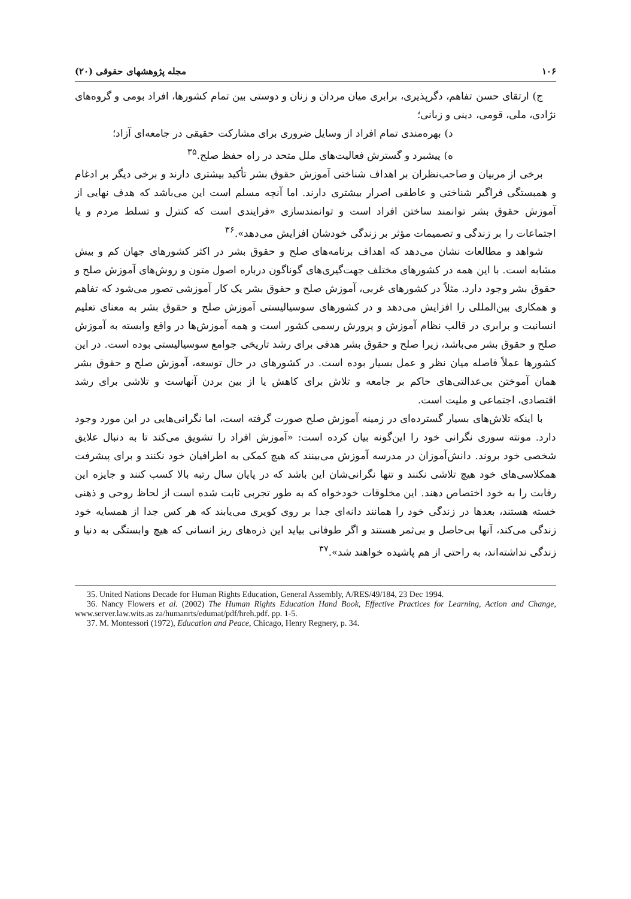۱۰۶ مجله پژوهشهای حقوقی (۲۰)
ج) ارتقای حسن تفاهم، دگرپذیری، برابری میان مردان و زنان و دوستی بین تمام کشورها، افراد بومی و گروه‌های نژادی، ملی، قومی، دینی و زبانی؛
د) بهره‌مندی تمام افراد از وسایل ضروری برای مشارکت حقیقی در جامعه‌ای آزاد؛
ه) پیشبرد و گسترش فعالیت‌های ملل متحد در راه حفظ صلح.<sup>۳۵</sup>
برخی از مربیان و صاحب‌نظران بر اهداف شناختی آموزش حقوق بشر تأکید بیشتری دارند و برخی دیگر بر ادغام و همبستگی فراگیر شناختی و عاطفی اصرار بیشتری دارند. اما آنچه مسلم است این می‌باشد که هدف نهایی از آموزش حقوق بشر توانمند ساختن افراد است و توانمندسازی «فرایندی است که کنترل و تسلط مردم و یا اجتماعات را بر زندگی و تصمیمات مؤثر بر زندگی خودشان افزایش می‌دهد».<sup>۳۶</sup>
شواهد و مطالعات نشان می‌دهد که اهداف برنامه‌های صلح و حقوق بشر در اکثر کشورهای جهان کم و بیش مشابه است. با این همه در کشورهای مختلف جهت‌گیری‌های گوناگون درباره اصول متون و روش‌های آموزش صلح و حقوق بشر وجود دارد. مثلاً در کشورهای غربی، آموزش صلح و حقوق بشر یک کار آموزشی تصور می‌شود که تفاهم و همکاری بین‌المللی را افزایش می‌دهد و در کشورهای سوسیالیستی آموزش صلح و حقوق بشر به معنای تعلیم انسانیت و برابری در قالب نظام آموزش و پرورش رسمی کشور است و همه آموزش‌ها در واقع وابسته به آموزش صلح و حقوق بشر می‌باشد، زیرا صلح و حقوق بشر هدفی برای رشد تاریخی جوامع سوسیالیستی بوده است. در این کشورها عملاً فاصله میان نظر و عمل بسیار بوده است. در کشورهای در حال توسعه، آموزش صلح و حقوق بشر همان آموختن بی‌عدالتی‌های حاکم بر جامعه و تلاش برای کاهش یا از بین بردن آنهاست و تلاشی برای رشد اقتصادی، اجتماعی و ملیت است.
با اینکه تلاش‌های بسیار گسترده‌ای در زمینه آموزش صلح صورت گرفته است، اما نگرانی‌هایی در این مورد وجود دارد. مونته سوری نگرانی خود را این‌گونه بیان کرده است: «آموزش افراد را تشویق می‌کند تا به دنبال علایق شخصی خود بروند. دانش‌آموزان در مدرسه آموزش می‌بینند که هیچ کمکی به اطرافیان خود نکنند و برای پیشرفت همکلاسی‌های خود هیچ تلاشی نکنند و تنها نگرانی‌شان این باشد که در پایان سال رتبه بالا کسب کنند و جایزه این رقابت را به خود اختصاص دهند. این مخلوقات خودخواه که به طور تجربی ثابت شده است از لحاظ روحی و ذهنی خسته هستند، بعدها در زندگی خود را همانند دانه‌ای جدا بر روی کویری می‌یابند که هر کس جدا از همسایه خود زندگی می‌کند، آنها بی‌حاصل و بی‌ثمر هستند و اگر طوفانی بیاید این ذره‌های ریز انسانی که هیچ وابستگی به دنیا و زندگی نداشته‌اند، به راحتی از هم پاشیده خواهند شد».<sup>۳۷</sup>
35. United Nations Decade for Human Rights Education, General Assembly, A/RES/49/184, 23 Dec 1994.
36. Nancy Flowers et al. (2002) The Human Rights Education Hand Book, Effective Practices for Learning, Action and Change, www.server.law.wits.as za/humanrts/edumat/pdf/hreh.pdf. pp. 1-5.
37. M. Montessori (1972), Education and Peace, Chicago, Henry Regnery, p. 34.